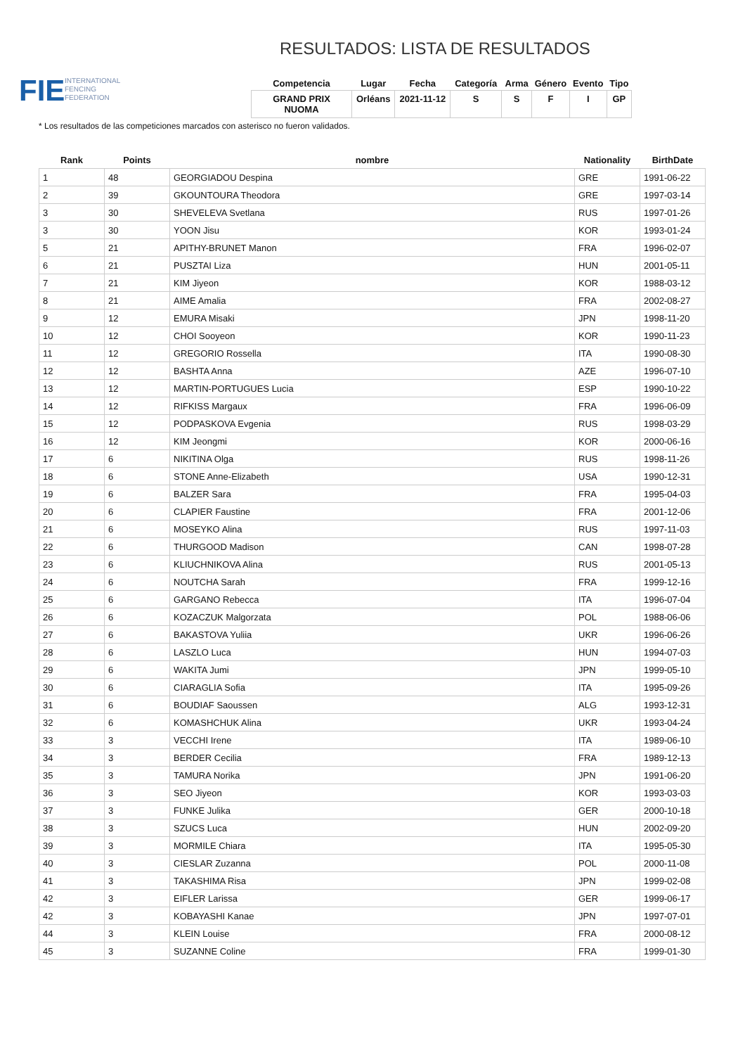FIE
INTERNATIONAL
FENCING
FEDERATION
RESULTADOS: LISTA DE RESULTADOS
| Competencia | Lugar | Fecha | Categoría | Arma | Género | Evento | Tipo |
| --- | --- | --- | --- | --- | --- | --- | --- |
| GRAND PRIX NUOMA | Orléans | 2021-11-12 | S | S | F | I | GP |
* Los resultados de las competiciones marcados con asterisco no fueron validados.
| Rank | Points | nombre | Nationality | BirthDate |
| --- | --- | --- | --- | --- |
| 1 | 48 | GEORGIADOU Despina | GRE | 1991-06-22 |
| 2 | 39 | GKOUNTOURA Theodora | GRE | 1997-03-14 |
| 3 | 30 | SHEVELEVA Svetlana | RUS | 1997-01-26 |
| 3 | 30 | YOON Jisu | KOR | 1993-01-24 |
| 5 | 21 | APITHY-BRUNET Manon | FRA | 1996-02-07 |
| 6 | 21 | PUSZTAI Liza | HUN | 2001-05-11 |
| 7 | 21 | KIM Jiyeon | KOR | 1988-03-12 |
| 8 | 21 | AIME Amalia | FRA | 2002-08-27 |
| 9 | 12 | EMURA Misaki | JPN | 1998-11-20 |
| 10 | 12 | CHOI Sooyeon | KOR | 1990-11-23 |
| 11 | 12 | GREGORIO Rossella | ITA | 1990-08-30 |
| 12 | 12 | BASHTA Anna | AZE | 1996-07-10 |
| 13 | 12 | MARTIN-PORTUGUES Lucia | ESP | 1990-10-22 |
| 14 | 12 | RIFKISS Margaux | FRA | 1996-06-09 |
| 15 | 12 | PODPASKOVA Evgenia | RUS | 1998-03-29 |
| 16 | 12 | KIM Jeongmi | KOR | 2000-06-16 |
| 17 | 6 | NIKITINA Olga | RUS | 1998-11-26 |
| 18 | 6 | STONE Anne-Elizabeth | USA | 1990-12-31 |
| 19 | 6 | BALZER Sara | FRA | 1995-04-03 |
| 20 | 6 | CLAPIER Faustine | FRA | 2001-12-06 |
| 21 | 6 | MOSEYKO Alina | RUS | 1997-11-03 |
| 22 | 6 | THURGOOD Madison | CAN | 1998-07-28 |
| 23 | 6 | KLIUCHNIKOVA Alina | RUS | 2001-05-13 |
| 24 | 6 | NOUTCHA Sarah | FRA | 1999-12-16 |
| 25 | 6 | GARGANO Rebecca | ITA | 1996-07-04 |
| 26 | 6 | KOZACZUK Malgorzata | POL | 1988-06-06 |
| 27 | 6 | BAKASTOVA Yuliia | UKR | 1996-06-26 |
| 28 | 6 | LASZLO Luca | HUN | 1994-07-03 |
| 29 | 6 | WAKITA Jumi | JPN | 1999-05-10 |
| 30 | 6 | CIARAGLIA Sofia | ITA | 1995-09-26 |
| 31 | 6 | BOUDIAF Saoussen | ALG | 1993-12-31 |
| 32 | 6 | KOMASHCHUK Alina | UKR | 1993-04-24 |
| 33 | 3 | VECCHI Irene | ITA | 1989-06-10 |
| 34 | 3 | BERDER Cecilia | FRA | 1989-12-13 |
| 35 | 3 | TAMURA Norika | JPN | 1991-06-20 |
| 36 | 3 | SEO Jiyeon | KOR | 1993-03-03 |
| 37 | 3 | FUNKE Julika | GER | 2000-10-18 |
| 38 | 3 | SZUCS Luca | HUN | 2002-09-20 |
| 39 | 3 | MORMILE Chiara | ITA | 1995-05-30 |
| 40 | 3 | CIESLAR Zuzanna | POL | 2000-11-08 |
| 41 | 3 | TAKASHIMA Risa | JPN | 1999-02-08 |
| 42 | 3 | EIFLER Larissa | GER | 1999-06-17 |
| 42 | 3 | KOBAYASHI Kanae | JPN | 1997-07-01 |
| 44 | 3 | KLEIN Louise | FRA | 2000-08-12 |
| 45 | 3 | SUZANNE Coline | FRA | 1999-01-30 |